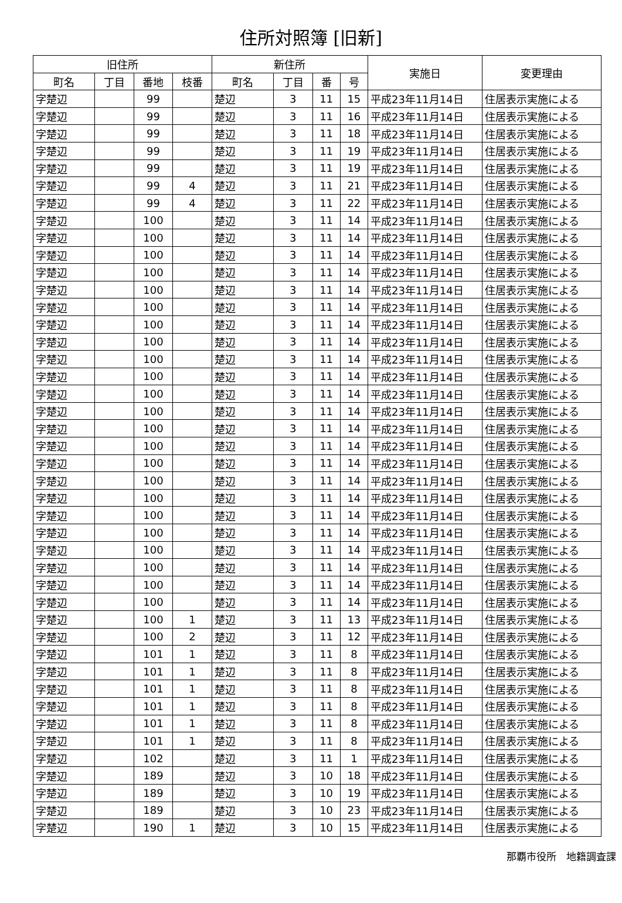住所対照簿 [旧新]
| 旧住所 | | | | 新住所 | | | | 実施日 | 変更理由 |
| --- | --- | --- | --- | --- | --- | --- | --- | --- | --- |
| 町名 | 丁目 | 番地 | 枝番 | 町名 | 丁目 | 番 | 号 | | |
| 字楚辺 | | 99 | | 楚辺 | 3 | 11 | 15 | 平成23年11月14日 | 住居表示実施による |
| 字楚辺 | | 99 | | 楚辺 | 3 | 11 | 16 | 平成23年11月14日 | 住居表示実施による |
| 字楚辺 | | 99 | | 楚辺 | 3 | 11 | 18 | 平成23年11月14日 | 住居表示実施による |
| 字楚辺 | | 99 | | 楚辺 | 3 | 11 | 19 | 平成23年11月14日 | 住居表示実施による |
| 字楚辺 | | 99 | | 楚辺 | 3 | 11 | 19 | 平成23年11月14日 | 住居表示実施による |
| 字楚辺 | | 99 | 4 | 楚辺 | 3 | 11 | 21 | 平成23年11月14日 | 住居表示実施による |
| 字楚辺 | | 99 | 4 | 楚辺 | 3 | 11 | 22 | 平成23年11月14日 | 住居表示実施による |
| 字楚辺 | | 100 | | 楚辺 | 3 | 11 | 14 | 平成23年11月14日 | 住居表示実施による |
| 字楚辺 | | 100 | | 楚辺 | 3 | 11 | 14 | 平成23年11月14日 | 住居表示実施による |
| 字楚辺 | | 100 | | 楚辺 | 3 | 11 | 14 | 平成23年11月14日 | 住居表示実施による |
| 字楚辺 | | 100 | | 楚辺 | 3 | 11 | 14 | 平成23年11月14日 | 住居表示実施による |
| 字楚辺 | | 100 | | 楚辺 | 3 | 11 | 14 | 平成23年11月14日 | 住居表示実施による |
| 字楚辺 | | 100 | | 楚辺 | 3 | 11 | 14 | 平成23年11月14日 | 住居表示実施による |
| 字楚辺 | | 100 | | 楚辺 | 3 | 11 | 14 | 平成23年11月14日 | 住居表示実施による |
| 字楚辺 | | 100 | | 楚辺 | 3 | 11 | 14 | 平成23年11月14日 | 住居表示実施による |
| 字楚辺 | | 100 | | 楚辺 | 3 | 11 | 14 | 平成23年11月14日 | 住居表示実施による |
| 字楚辺 | | 100 | | 楚辺 | 3 | 11 | 14 | 平成23年11月14日 | 住居表示実施による |
| 字楚辺 | | 100 | | 楚辺 | 3 | 11 | 14 | 平成23年11月14日 | 住居表示実施による |
| 字楚辺 | | 100 | | 楚辺 | 3 | 11 | 14 | 平成23年11月14日 | 住居表示実施による |
| 字楚辺 | | 100 | | 楚辺 | 3 | 11 | 14 | 平成23年11月14日 | 住居表示実施による |
| 字楚辺 | | 100 | | 楚辺 | 3 | 11 | 14 | 平成23年11月14日 | 住居表示実施による |
| 字楚辺 | | 100 | | 楚辺 | 3 | 11 | 14 | 平成23年11月14日 | 住居表示実施による |
| 字楚辺 | | 100 | | 楚辺 | 3 | 11 | 14 | 平成23年11月14日 | 住居表示実施による |
| 字楚辺 | | 100 | | 楚辺 | 3 | 11 | 14 | 平成23年11月14日 | 住居表示実施による |
| 字楚辺 | | 100 | | 楚辺 | 3 | 11 | 14 | 平成23年11月14日 | 住居表示実施による |
| 字楚辺 | | 100 | | 楚辺 | 3 | 11 | 14 | 平成23年11月14日 | 住居表示実施による |
| 字楚辺 | | 100 | | 楚辺 | 3 | 11 | 14 | 平成23年11月14日 | 住居表示実施による |
| 字楚辺 | | 100 | | 楚辺 | 3 | 11 | 14 | 平成23年11月14日 | 住居表示実施による |
| 字楚辺 | | 100 | | 楚辺 | 3 | 11 | 14 | 平成23年11月14日 | 住居表示実施による |
| 字楚辺 | | 100 | | 楚辺 | 3 | 11 | 14 | 平成23年11月14日 | 住居表示実施による |
| 字楚辺 | | 100 | 1 | 楚辺 | 3 | 11 | 13 | 平成23年11月14日 | 住居表示実施による |
| 字楚辺 | | 100 | 2 | 楚辺 | 3 | 11 | 12 | 平成23年11月14日 | 住居表示実施による |
| 字楚辺 | | 101 | 1 | 楚辺 | 3 | 11 | 8 | 平成23年11月14日 | 住居表示実施による |
| 字楚辺 | | 101 | 1 | 楚辺 | 3 | 11 | 8 | 平成23年11月14日 | 住居表示実施による |
| 字楚辺 | | 101 | 1 | 楚辺 | 3 | 11 | 8 | 平成23年11月14日 | 住居表示実施による |
| 字楚辺 | | 101 | 1 | 楚辺 | 3 | 11 | 8 | 平成23年11月14日 | 住居表示実施による |
| 字楚辺 | | 101 | 1 | 楚辺 | 3 | 11 | 8 | 平成23年11月14日 | 住居表示実施による |
| 字楚辺 | | 101 | 1 | 楚辺 | 3 | 11 | 8 | 平成23年11月14日 | 住居表示実施による |
| 字楚辺 | | 102 | | 楚辺 | 3 | 11 | 1 | 平成23年11月14日 | 住居表示実施による |
| 字楚辺 | | 189 | | 楚辺 | 3 | 10 | 18 | 平成23年11月14日 | 住居表示実施による |
| 字楚辺 | | 189 | | 楚辺 | 3 | 10 | 19 | 平成23年11月14日 | 住居表示実施による |
| 字楚辺 | | 189 | | 楚辺 | 3 | 10 | 23 | 平成23年11月14日 | 住居表示実施による |
| 字楚辺 | | 190 | 1 | 楚辺 | 3 | 10 | 15 | 平成23年11月14日 | 住居表示実施による |
那覇市役所　地籍調査課